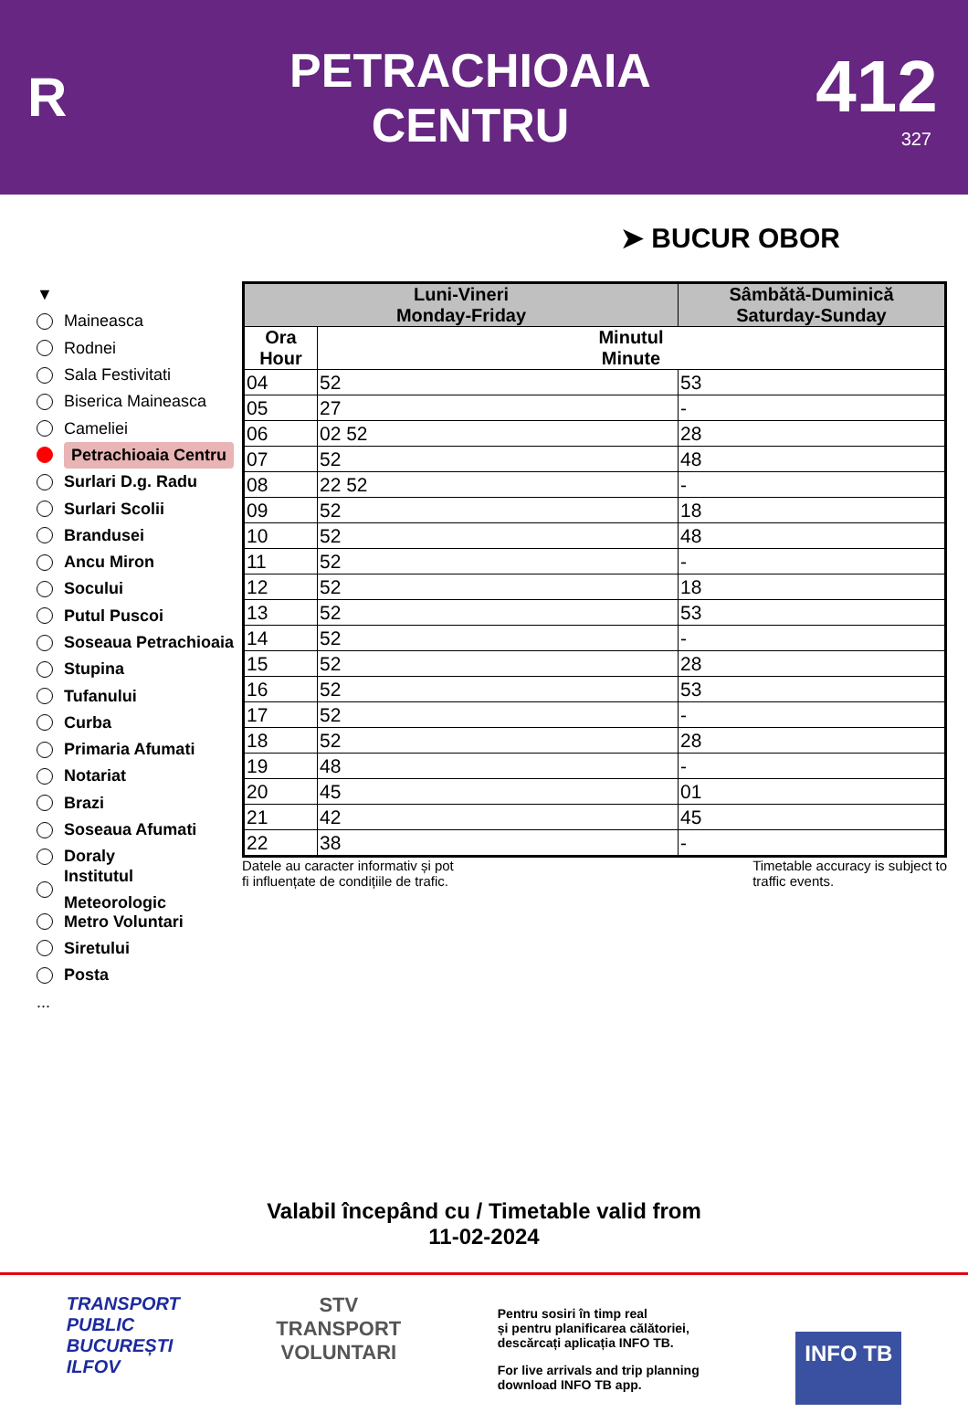R
PETRACHIOAIA
CENTRU
412
327
➤ BUCUR OBOR
▼
Maineasca
Rodnei
Sala Festivitati
Biserica Maineasca
Cameliei
Petrachioaia Centru
Surlari D.g. Radu
Surlari Scolii
Brandusei
Ancu Miron
Socului
Putul Puscoi
Soseaua Petrachioaia
Stupina
Tufanului
Curba
Primaria Afumati
Notariat
Brazi
Soseaua Afumati
Doraly
Institutul
Meteorologic
Metro Voluntari
Siretului
Posta
...
| Luni-Vineri Monday-Friday | | Sâmbătă-Duminică Saturday-Sunday |
| --- | --- | --- |
| Ora Hour | Minutul Minute | |
| 04 | 52 | 53 |
| 05 | 27 | - |
| 06 | 02 52 | 28 |
| 07 | 52 | 48 |
| 08 | 22 52 | - |
| 09 | 52 | 18 |
| 10 | 52 | 48 |
| 11 | 52 | - |
| 12 | 52 | 18 |
| 13 | 52 | 53 |
| 14 | 52 | - |
| 15 | 52 | 28 |
| 16 | 52 | 53 |
| 17 | 52 | - |
| 18 | 52 | 28 |
| 19 | 48 | - |
| 20 | 45 | 01 |
| 21 | 42 | 45 |
| 22 | 38 | - |
Datele au caracter informativ și pot
fi influențate de condițiile de trafic.
Timetable accuracy is subject to
traffic events.
Valabil începând cu / Timetable valid from
11-02-2024
TRANSPORT
PUBLIC
BUCUREȘTI
ILFOV
STV
TRANSPORT
VOLUNTARI
Pentru sosiri în timp real
și pentru planificarea călătoriei,
descărcați aplicația INFO TB.
For live arrivals and trip planning
download INFO TB app.
INFO TB